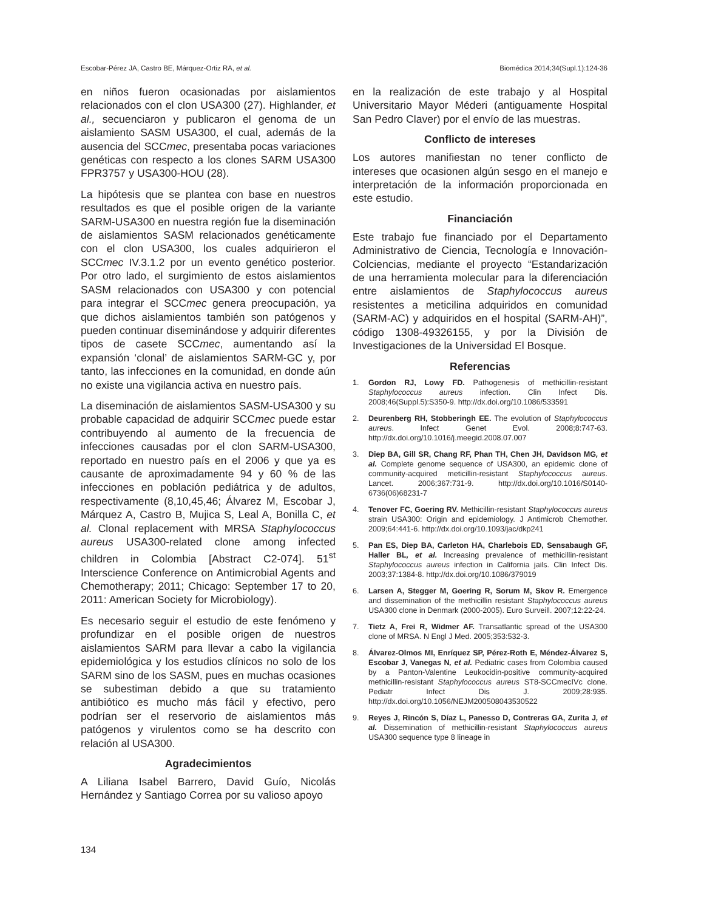Escobar-Pérez JA, Castro BE, Márquez-Ortiz RA, et al. Biomédica 2014;34(Supl.1):124-36
en niños fueron ocasionadas por aislamientos relacionados con el clon USA300 (27). Highlander, et al., secuenciaron y publicaron el genoma de un aislamiento SASM USA300, el cual, además de la ausencia del SCCmec, presentaba pocas variaciones genéticas con respecto a los clones SARM USA300 FPR3757 y USA300-HOU (28).
La hipótesis que se plantea con base en nuestros resultados es que el posible origen de la variante SARM-USA300 en nuestra región fue la diseminación de aislamientos SASM relacionados genéticamente con el clon USA300, los cuales adquirieron el SCCmec IV.3.1.2 por un evento genético posterior. Por otro lado, el surgimiento de estos aislamientos SASM relacionados con USA300 y con potencial para integrar el SCCmec genera preocupación, ya que dichos aislamientos también son patógenos y pueden continuar diseminándose y adquirir diferentes tipos de casete SCCmec, aumentando así la expansión ‘clonal’ de aislamientos SARM-GC y, por tanto, las infecciones en la comunidad, en donde aún no existe una vigilancia activa en nuestro país.
La diseminación de aislamientos SASM-USA300 y su probable capacidad de adquirir SCCmec puede estar contribuyendo al aumento de la frecuencia de infecciones causadas por el clon SARM-USA300, reportado en nuestro país en el 2006 y que ya es causante de aproximadamente 94 y 60 % de las infecciones en población pediátrica y de adultos, respectivamente (8,10,45,46; Álvarez M, Escobar J, Márquez A, Castro B, Mujica S, Leal A, Bonilla C, et al. Clonal replacement with MRSA Staphylococcus aureus USA300-related clone among infected children in Colombia [Abstract C2-074]. 51<sup>st</sup> Interscience Conference on Antimicrobial Agents and Chemotherapy; 2011; Chicago: September 17 to 20, 2011: American Society for Microbiology).
Es necesario seguir el estudio de este fenómeno y profundizar en el posible origen de nuestros aislamientos SARM para llevar a cabo la vigilancia epidemiológica y los estudios clínicos no solo de los SARM sino de los SASM, pues en muchas ocasiones se subestiman debido a que su tratamiento antibiótico es mucho más fácil y efectivo, pero podrían ser el reservorio de aislamientos más patógenos y virulentos como se ha descrito con relación al USA300.
Agradecimientos
A Liliana Isabel Barrero, David Guío, Nicolás Hernández y Santiago Correa por su valioso apoyo
en la realización de este trabajo y al Hospital Universitario Mayor Méderi (antiguamente Hospital San Pedro Claver) por el envío de las muestras.
Conflicto de intereses
Los autores manifiestan no tener conflicto de intereses que ocasionen algún sesgo en el manejo e interpretación de la información proporcionada en este estudio.
Financiación
Este trabajo fue financiado por el Departamento Administrativo de Ciencia, Tecnología e Innovación-Colciencias, mediante el proyecto “Estandarización de una herramienta molecular para la diferenciación entre aislamientos de Staphylococcus aureus resistentes a meticilina adquiridos en comunidad (SARM-AC) y adquiridos en el hospital (SARM-AH)”, código 1308-49326155, y por la División de Investigaciones de la Universidad El Bosque.
Referencias
1. Gordon RJ, Lowy FD. Pathogenesis of methicillin-resistant Staphylococcus aureus infection. Clin Infect Dis. 2008;46(Suppl.5):S350-9. http://dx.doi.org/10.1086/533591
2. Deurenberg RH, Stobberingh EE. The evolution of Staphylococcus aureus. Infect Genet Evol. 2008;8:747-63. http://dx.doi.org/10.1016/j.meegid.2008.07.007
3. Diep BA, Gill SR, Chang RF, Phan TH, Chen JH, Davidson MG, et al. Complete genome sequence of USA300, an epidemic clone of community-acquired meticillin-resistant Staphylococcus aureus. Lancet. 2006;367:731-9. http://dx.doi.org/10.1016/S0140-6736(06)68231-7
4. Tenover FC, Goering RV. Methicillin-resistant Staphylococcus aureus strain USA300: Origin and epidemiology. J Antimicrob Chemother. 2009;64:441-6. http://dx.doi.org/10.1093/jac/dkp241
5. Pan ES, Diep BA, Carleton HA, Charlebois ED, Sensabaugh GF, Haller BL, et al. Increasing prevalence of methicillin-resistant Staphylococcus aureus infection in California jails. Clin Infect Dis. 2003;37:1384-8. http://dx.doi.org/10.1086/379019
6. Larsen A, Stegger M, Goering R, Sorum M, Skov R. Emergence and dissemination of the methicillin resistant Staphylococcus aureus USA300 clone in Denmark (2000-2005). Euro Surveill. 2007;12:22-24.
7. Tietz A, Frei R, Widmer AF. Transatlantic spread of the USA300 clone of MRSA. N Engl J Med. 2005;353:532-3.
8. Álvarez-Olmos MI, Enríquez SP, Pérez-Roth E, Méndez-Álvarez S, Escobar J, Vanegas N, et al. Pediatric cases from Colombia caused by a Panton-Valentine Leukocidin-positive community-acquired methicillin-resistant Staphylococcus aureus ST8-SCCmecIVc clone. Pediatr Infect Dis J. 2009;28:935. http://dx.doi.org/10.1056/NEJM200508043530522
9. Reyes J, Rincón S, Díaz L, Panesso D, Contreras GA, Zurita J, et al. Dissemination of methicillin-resistant Staphylococcus aureus USA300 sequence type 8 lineage in
134